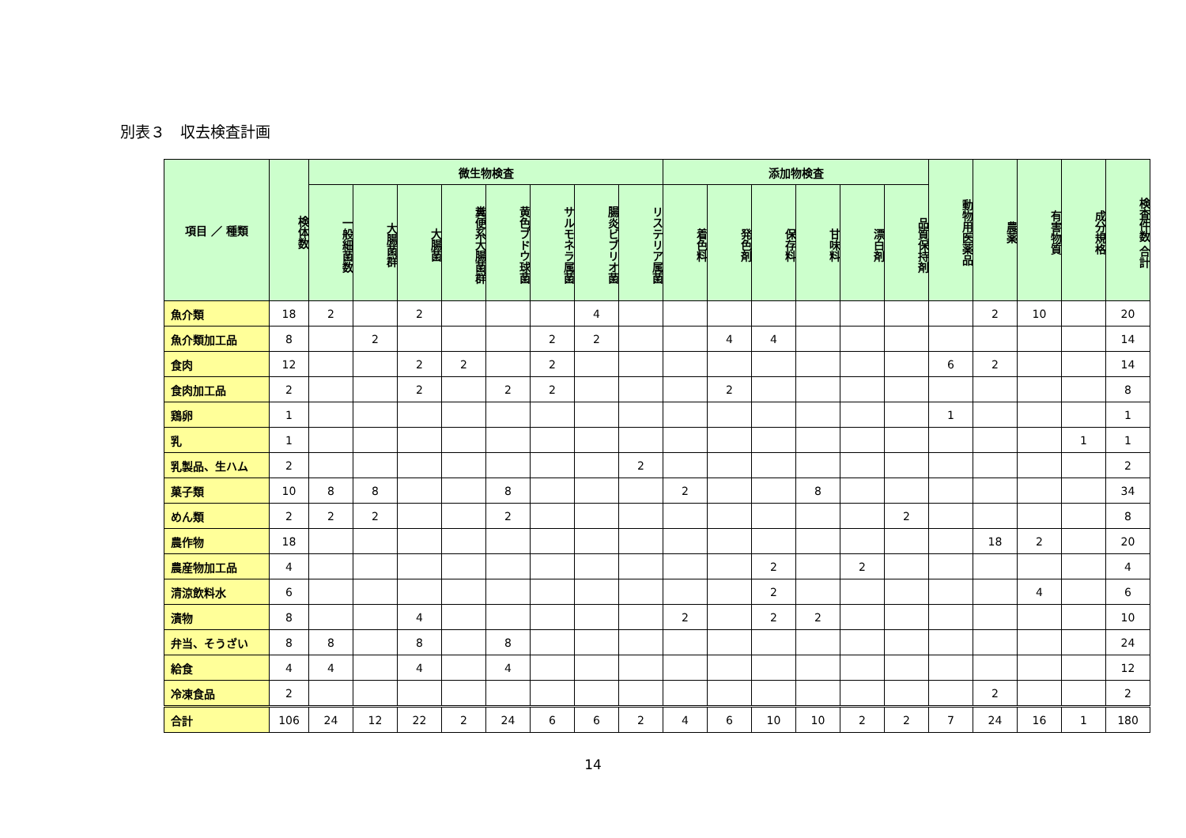別表３　収去検査計画
| 項目 ／ 種類 | 検体数 | 微生物検査 | | | | | | | | 添加物検査 | | | | | | 動物用医薬品 | 農薬 | 有害物質 | 成分規格 | 検査件数 合計 |
| --- | --- | --- | --- | --- | --- | --- | --- | --- | --- | --- | --- | --- | --- | --- | --- | --- | --- | --- | --- | --- |
| | | 一般細菌数 | 大腸菌群 | 大腸菌 | 糞便系大腸菌群 | 黄色ブドウ球菌 | サルモネラ属菌 | 腸炎ビブリオ菌 | リステリア属菌 | 着色料 | 発色剤 | 保存料 | 甘味料 | 漂白剤 | 品質保持剤 | | | | | |
| 魚介類 | 18 | 2 | | 2 | | | | 4 | | | | | | | | | 2 | 10 | | 20 |
| 魚介類加工品 | 8 | | 2 | | | | 2 | 2 | | | 4 | 4 | | | | | | | | 14 |
| 食肉 | 12 | | | 2 | 2 | | 2 | | | | | | | | | 6 | 2 | | | 14 |
| 食肉加工品 | 2 | | | 2 | | 2 | 2 | | | | 2 | | | | | | | | | 8 |
| 鶏卵 | 1 | | | | | | | | | | | | | | | 1 | | | | 1 |
| 乳 | 1 | | | | | | | | | | | | | | | | | | 1 | 1 |
| 乳製品、生ハム | 2 | | | | | | | | 2 | | | | | | | | | | | 2 |
| 菓子類 | 10 | 8 | 8 | | | 8 | | | | 2 | | | 8 | | | | | | | 34 |
| めん類 | 2 | 2 | 2 | | | 2 | | | | | | | | | 2 | | | | | 8 |
| 農作物 | 18 | | | | | | | | | | | | | | | | 18 | 2 | | 20 |
| 農産物加工品 | 4 | | | | | | | | | | | 2 | | 2 | | | | | | 4 |
| 清涼飲料水 | 6 | | | | | | | | | | | 2 | | | | | | 4 | | 6 |
| 漬物 | 8 | | | 4 | | | | | | 2 | | 2 | 2 | | | | | | | 10 |
| 弁当、そうざい | 8 | 8 | | 8 | | 8 | | | | | | | | | | | | | | 24 |
| 給食 | 4 | 4 | | 4 | | 4 | | | | | | | | | | | | | | 12 |
| 冷凍食品 | 2 | | | | | | | | | | | | | | | | 2 | | | 2 |
| 合計 | 106 | 24 | 12 | 22 | 2 | 24 | 6 | 6 | 2 | 4 | 6 | 10 | 10 | 2 | 2 | 7 | 24 | 16 | 1 | 180 |
14